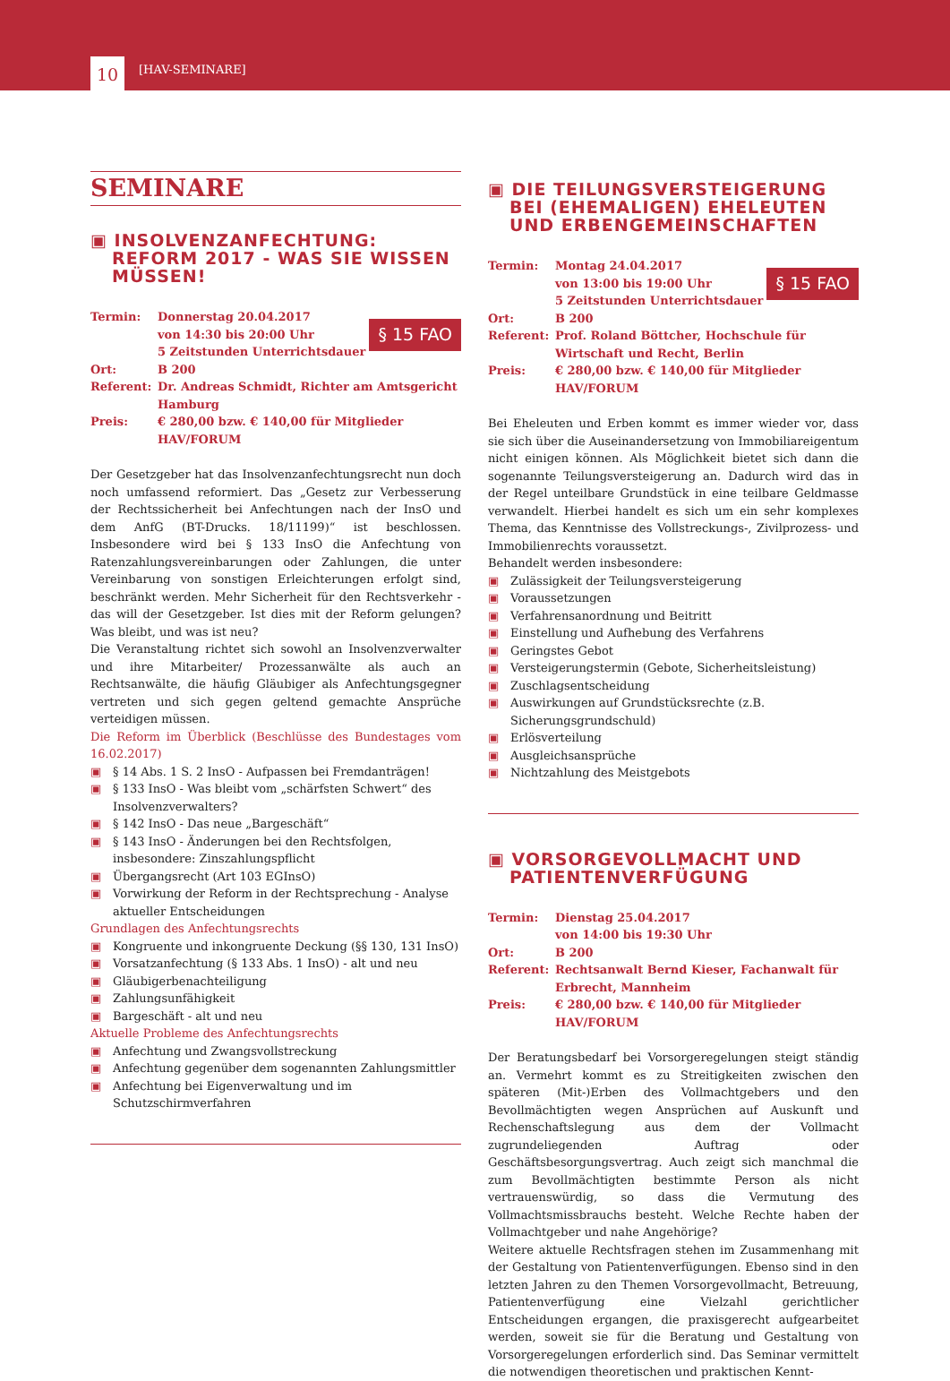10 [HAV-SEMINARE]
SEMINARE
▣ INSOLVENZANFECHTUNG: REFORM 2017 - WAS SIE WISSEN MÜSSEN!
§ 15 FAO
Termin: Donnerstag 20.04.2017
von 14:30 bis 20:00 Uhr
5 Zeitstunden Unterrichtsdauer
Ort: B 200
Referent: Dr. Andreas Schmidt, Richter am Amtsgericht Hamburg
Preis: € 280,00 bzw. € 140,00 für Mitglieder HAV/FORUM
Der Gesetzgeber hat das Insolvenzanfechtungsrecht nun doch noch umfassend reformiert. Das „Gesetz zur Verbesserung der Rechtssicherheit bei Anfechtungen nach der InsO und dem AnfG (BT-Drucks. 18/11199)“ ist beschlossen. Insbesondere wird bei § 133 InsO die Anfechtung von Ratenzahlungsvereinbarungen oder Zahlungen, die unter Vereinbarung von sonstigen Erleichterungen erfolgt sind, beschränkt werden. Mehr Sicherheit für den Rechtsverkehr - das will der Gesetzgeber. Ist dies mit der Reform gelungen? Was bleibt, und was ist neu?
Die Veranstaltung richtet sich sowohl an Insolvenzverwalter und ihre Mitarbeiter/ Prozessanwälte als auch an Rechtsanwälte, die häufig Gläubiger als Anfechtungsgegner vertreten und sich gegen geltend gemachte Ansprüche verteidigen müssen.
Die Reform im Überblick (Beschlüsse des Bundestages vom 16.02.2017)
▣ § 14 Abs. 1 S. 2 InsO - Aufpassen bei Fremdanträgen!
▣ § 133 InsO - Was bleibt vom „schärfsten Schwert“ des Insolvenzverwalters?
▣ § 142 InsO - Das neue „Bargeschäft“
▣ § 143 InsO - Änderungen bei den Rechtsfolgen, insbesondere: Zinszahlungspflicht
▣ Übergangsrecht (Art 103 EGInsO)
▣ Vorwirkung der Reform in der Rechtsprechung - Analyse aktueller Entscheidungen
Grundlagen des Anfechtungsrechts
▣ Kongruente und inkongruente Deckung (§§ 130, 131 InsO)
▣ Vorsatzanfechtung (§ 133 Abs. 1 InsO) - alt und neu
▣ Gläubigerbenachteiligung
▣ Zahlungsunfähigkeit
▣ Bargeschäft - alt und neu
Aktuelle Probleme des Anfechtungsrechts
▣ Anfechtung und Zwangsvollstreckung
▣ Anfechtung gegenüber dem sogenannten Zahlungsmittler
▣ Anfechtung bei Eigenverwaltung und im Schutzschirmverfahren
▣ DIE TEILUNGSVERSTEIGERUNG BEI (EHEMALIGEN) EHELEUTEN UND ERBENGEMEINSCHAFTEN
§ 15 FAO
Termin: Montag 24.04.2017
von 13:00 bis 19:00 Uhr
5 Zeitstunden Unterrichtsdauer
Ort: B 200
Referent: Prof. Roland Böttcher, Hochschule für Wirtschaft und Recht, Berlin
Preis: € 280,00 bzw. € 140,00 für Mitglieder HAV/FORUM
Bei Eheleuten und Erben kommt es immer wieder vor, dass sie sich über die Auseinandersetzung von Immobiliareigentum nicht einigen können. Als Möglichkeit bietet sich dann die sogenannte Teilungsversteigerung an. Dadurch wird das in der Regel unteilbare Grundstück in eine teilbare Geldmasse verwandelt. Hierbei handelt es sich um ein sehr komplexes Thema, das Kenntnisse des Vollstreckungs-, Zivilprozess- und Immobilienrechts voraussetzt.
Behandelt werden insbesondere:
▣ Zulässigkeit der Teilungsversteigerung
▣ Voraussetzungen
▣ Verfahrensanordnung und Beitritt
▣ Einstellung und Aufhebung des Verfahrens
▣ Geringstes Gebot
▣ Versteigerungstermin (Gebote, Sicherheitsleistung)
▣ Zuschlagsentscheidung
▣ Auswirkungen auf Grundstücksrechte (z.B. Sicherungsgrundschuld)
▣ Erlösverteilung
▣ Ausgleichsansprüche
▣ Nichtzahlung des Meistgebots
▣ VORSORGEVOLLMACHT UND PATIENTENVERFÜGUNG
Termin: Dienstag 25.04.2017
von 14:00 bis 19:30 Uhr
Ort: B 200
Referent: Rechtsanwalt Bernd Kieser, Fachanwalt für Erbrecht, Mannheim
Preis: € 280,00 bzw. € 140,00 für Mitglieder HAV/FORUM
Der Beratungsbedarf bei Vorsorgeregelungen steigt ständig an. Vermehrt kommt es zu Streitigkeiten zwischen den späteren (Mit-)Erben des Vollmachtgebers und den Bevollmächtigten wegen Ansprüchen auf Auskunft und Rechenschaftslegung aus dem der Vollmacht zugrundeliegenden Auftrag oder Geschäftsbesorgungsvertrag. Auch zeigt sich manchmal die zum Bevollmächtigten bestimmte Person als nicht vertrauenswürdig, so dass die Vermutung des Vollmachtsmissbrauchs besteht. Welche Rechte haben der Vollmachtgeber und nahe Angehörige?
Weitere aktuelle Rechtsfragen stehen im Zusammenhang mit der Gestaltung von Patientenverfügungen. Ebenso sind in den letzten Jahren zu den Themen Vorsorgevollmacht, Betreuung, Patientenverfügung eine Vielzahl gerichtlicher Entscheidungen ergangen, die praxisgerecht aufgearbeitet werden, soweit sie für die Beratung und Gestaltung von Vorsorgeregelungen erforderlich sind. Das Seminar vermittelt die notwendigen theoretischen und praktischen Kennt-